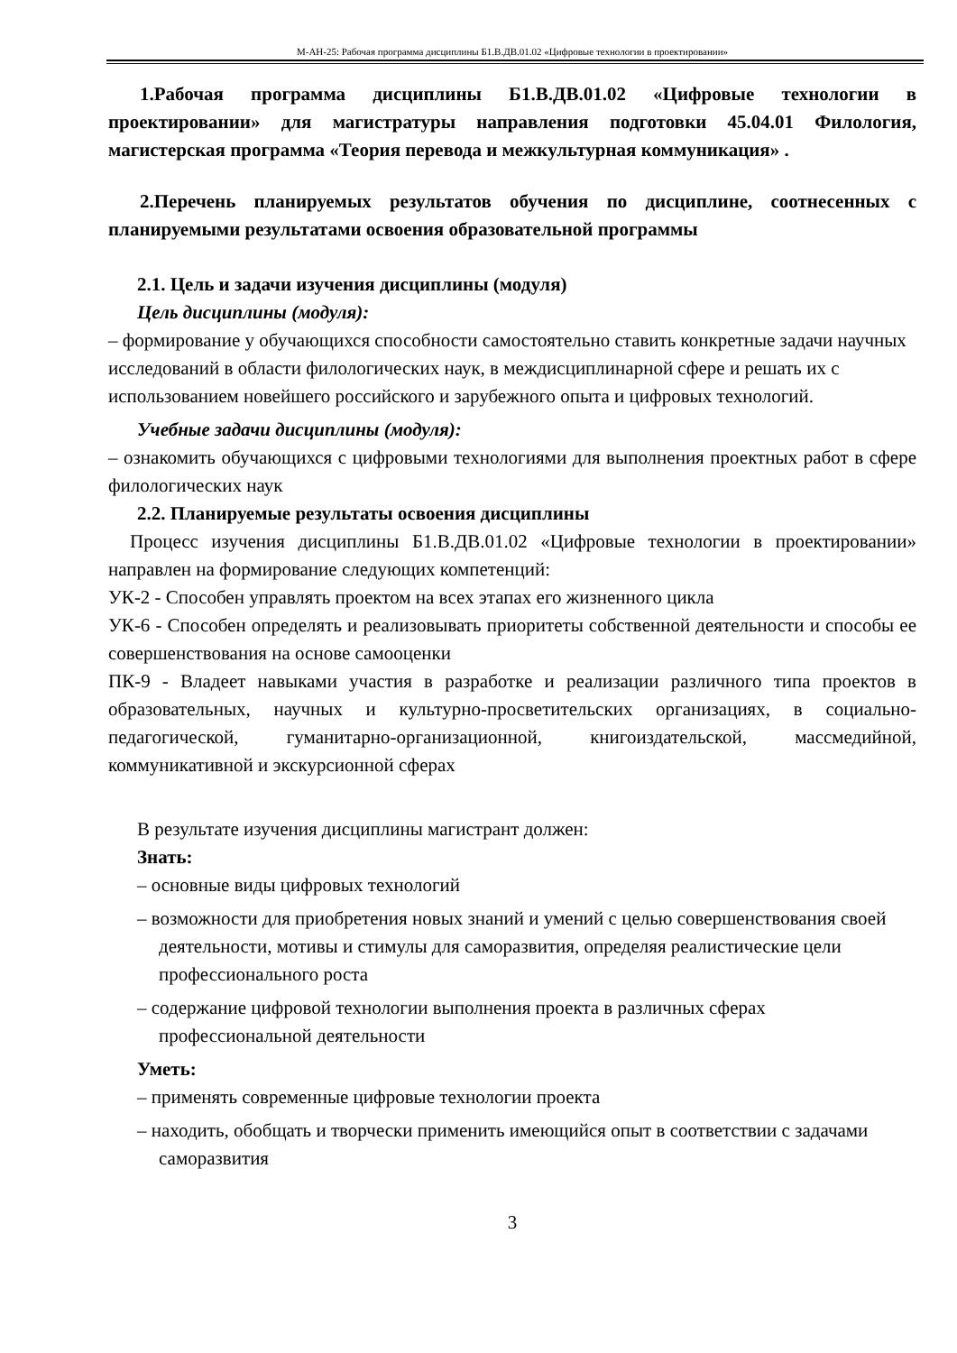М-АН-25: Рабочая программа дисциплины Б1.В.ДВ.01.02 «Цифровые технологии в проектировании»
1.Рабочая программа дисциплины Б1.В.ДВ.01.02 «Цифровые технологии в проектировании» для магистратуры направления подготовки 45.04.01 Филология, магистерская программа «Теория перевода и межкультурная коммуникация» .
2.Перечень планируемых результатов обучения по дисциплине, соотнесенных с планируемыми результатами освоения образовательной программы
2.1. Цель и задачи изучения дисциплины (модуля)
Цель дисциплины (модуля):
– формирование у обучающихся способности самостоятельно ставить конкретные задачи научных исследований в области филологических наук, в междисциплинарной сфере и решать их с использованием новейшего российского и зарубежного опыта и цифровых технологий.
Учебные задачи дисциплины (модуля):
– ознакомить обучающихся с цифровыми технологиями для выполнения проектных работ в сфере филологических наук
2.2. Планируемые результаты освоения дисциплины
Процесс изучения дисциплины Б1.В.ДВ.01.02 «Цифровые технологии в проектировании» направлен на формирование следующих компетенций:
УК-2 - Способен управлять проектом на всех этапах его жизненного цикла
УК-6 - Способен определять и реализовывать приоритеты собственной деятельности и способы ее совершенствования на основе самооценки
ПК-9 - Владеет навыками участия в разработке и реализации различного типа проектов в образовательных, научных и культурно-просветительских организациях, в социально-педагогической, гуманитарно-организационной, книгоиздательской, массмедийной, коммуникативной и экскурсионной сферах
В результате изучения дисциплины магистрант должен:
Знать:
– основные виды цифровых технологий
– возможности для приобретения новых знаний и умений с целью совершенствования своей деятельности, мотивы и стимулы для саморазвития, определяя реалистические цели профессионального роста
– содержание цифровой технологии выполнения проекта в различных сферах профессиональной деятельности
Уметь:
– применять современные цифровые технологии проекта
– находить, обобщать и творчески применить имеющийся опыт в соответствии с задачами саморазвития
3